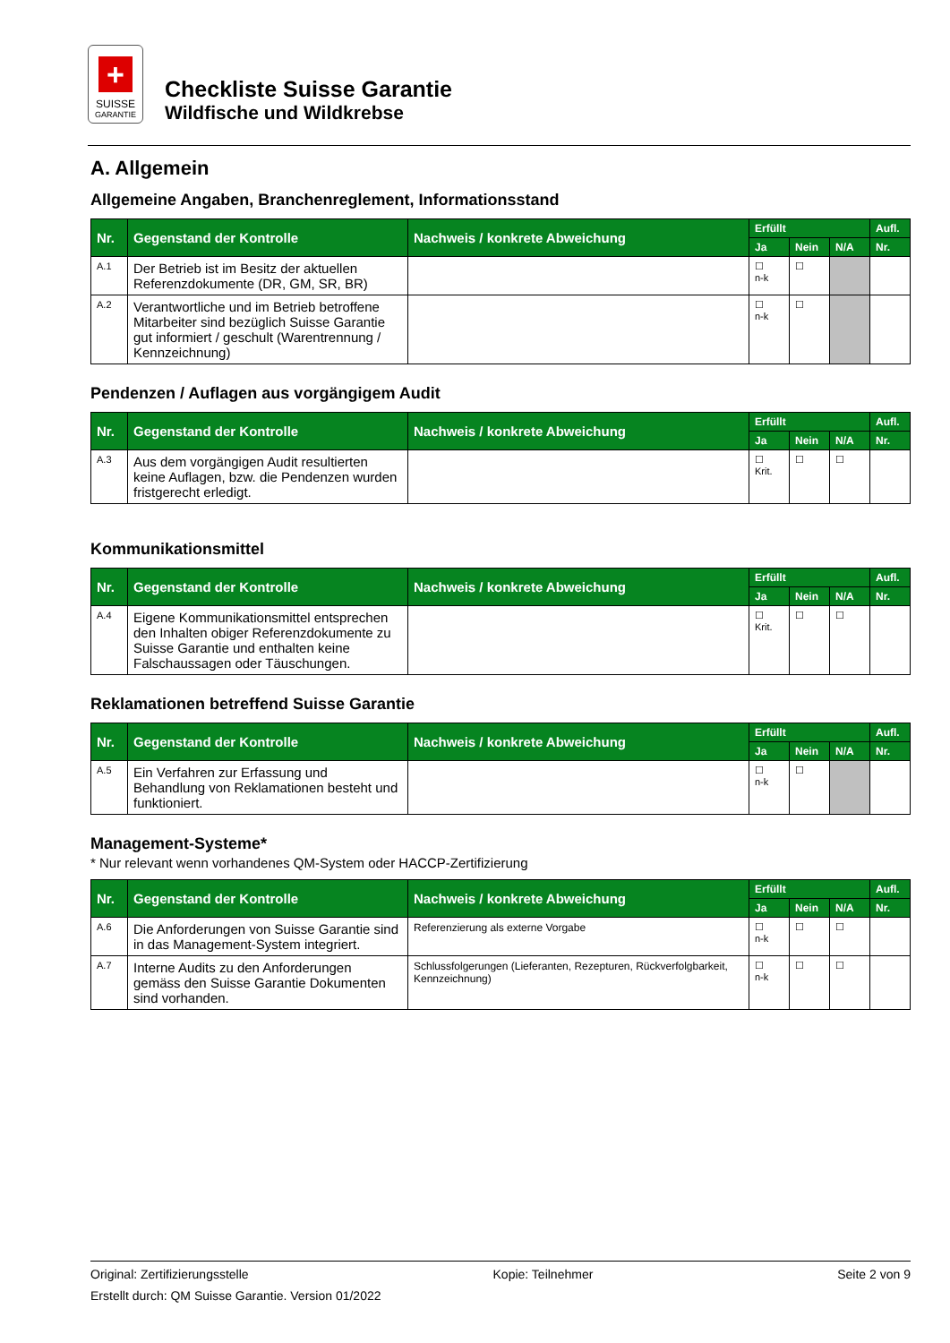+
SUISSE
GARANTIE
Checkliste Suisse Garantie
Wildfische und Wildkrebse
A. Allgemein
Allgemeine Angaben, Branchenreglement, Informationsstand
| Nr. | Gegenstand der Kontrolle | Nachweis / konkrete Abweichung | Erfüllt | | | Aufl. |
| --- | --- | --- | --- | --- | --- | --- |
| | | | Ja | Nein | N/A | Nr. |
| A.1 | Der Betrieb ist im Besitz der aktuellen Referenzdokumente (DR, GM, SR, BR) | | ☐ n-k | ☐ | | |
| A.2 | Verantwortliche und im Betrieb betroffene Mitarbeiter sind bezüglich Suisse Garantie gut informiert / geschult (Warentrennung / Kennzeichnung) | | ☐ n-k | ☐ | | |
Pendenzen / Auflagen aus vorgängigem Audit
| Nr. | Gegenstand der Kontrolle | Nachweis / konkrete Abweichung | Erfüllt | | | Aufl. |
| --- | --- | --- | --- | --- | --- | --- |
| | | | Ja | Nein | N/A | Nr. |
| A.3 | Aus dem vorgängigen Audit resultierten keine Auflagen, bzw. die Pendenzen wurden fristgerecht erledigt. | | ☐ Krit. | ☐ | ☐ | |
Kommunikationsmittel
| Nr. | Gegenstand der Kontrolle | Nachweis / konkrete Abweichung | Erfüllt | | | Aufl. |
| --- | --- | --- | --- | --- | --- | --- |
| | | | Ja | Nein | N/A | Nr. |
| A.4 | Eigene Kommunikationsmittel entsprechen den Inhalten obiger Referenzdokumente zu Suisse Garantie und enthalten keine Falschaussagen oder Täuschungen. | | ☐ Krit. | ☐ | ☐ | |
Reklamationen betreffend Suisse Garantie
| Nr. | Gegenstand der Kontrolle | Nachweis / konkrete Abweichung | Erfüllt | | | Aufl. |
| --- | --- | --- | --- | --- | --- | --- |
| | | | Ja | Nein | N/A | Nr. |
| A.5 | Ein Verfahren zur Erfassung und Behandlung von Reklamationen besteht und funktioniert. | | ☐ n-k | ☐ | | |
Management-Systeme*
* Nur relevant wenn vorhandenes QM-System oder HACCP-Zertifizierung
| Nr. | Gegenstand der Kontrolle | Nachweis / konkrete Abweichung | Erfüllt | | | Aufl. |
| --- | --- | --- | --- | --- | --- | --- |
| | | | Ja | Nein | N/A | Nr. |
| A.6 | Die Anforderungen von Suisse Garantie sind in das Management-System integriert. | Referenzierung als externe Vorgabe | ☐ n-k | ☐ | ☐ | |
| A.7 | Interne Audits zu den Anforderungen gemäss den Suisse Garantie Dokumenten sind vorhanden. | Schlussfolgerungen (Lieferanten, Rezepturen, Rückverfolgbarkeit, Kennzeichnung) | ☐ n-k | ☐ | ☐ | |
Original: Zertifizierungsstelle Kopie: Teilnehmer Seite 2 von 9
Erstellt durch: QM Suisse Garantie. Version 01/2022